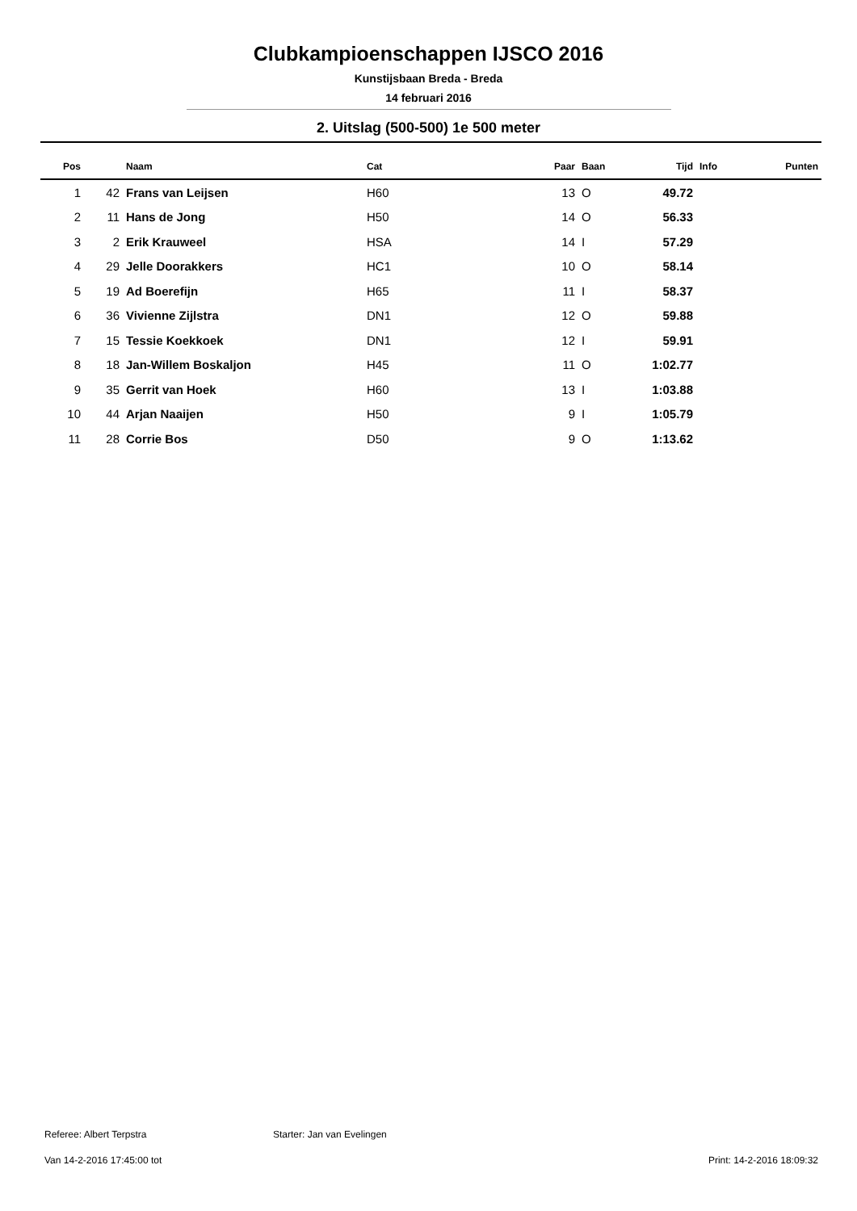Clubkampioenschappen IJSCO 2016
Kunstijsbaan Breda - Breda
14 februari 2016
2. Uitslag (500-500) 1e 500 meter
| Pos | | Naam | Cat | Paar | Baan | Tijd | Info | Punten |
| --- | --- | --- | --- | --- | --- | --- | --- | --- |
| 1 | 42 | Frans van Leijsen | H60 | 13 | O | 49.72 | | |
| 2 | 11 | Hans de Jong | H50 | 14 | O | 56.33 | | |
| 3 | 2 | Erik Krauweel | HSA | 14 | I | 57.29 | | |
| 4 | 29 | Jelle Doorakkers | HC1 | 10 | O | 58.14 | | |
| 5 | 19 | Ad Boerefijn | H65 | 11 | I | 58.37 | | |
| 6 | 36 | Vivienne Zijlstra | DN1 | 12 | O | 59.88 | | |
| 7 | 15 | Tessie Koekkoek | DN1 | 12 | I | 59.91 | | |
| 8 | 18 | Jan-Willem Boskaljon | H45 | 11 | O | 1:02.77 | | |
| 9 | 35 | Gerrit van Hoek | H60 | 13 | I | 1:03.88 | | |
| 10 | 44 | Arjan Naaijen | H50 | 9 | I | 1:05.79 | | |
| 11 | 28 | Corrie Bos | D50 | 9 | O | 1:13.62 | | |
Referee: Albert Terpstra Starter: Jan van Evelingen
Van 14-2-2016 17:45:00 tot Print: 14-2-2016 18:09:32